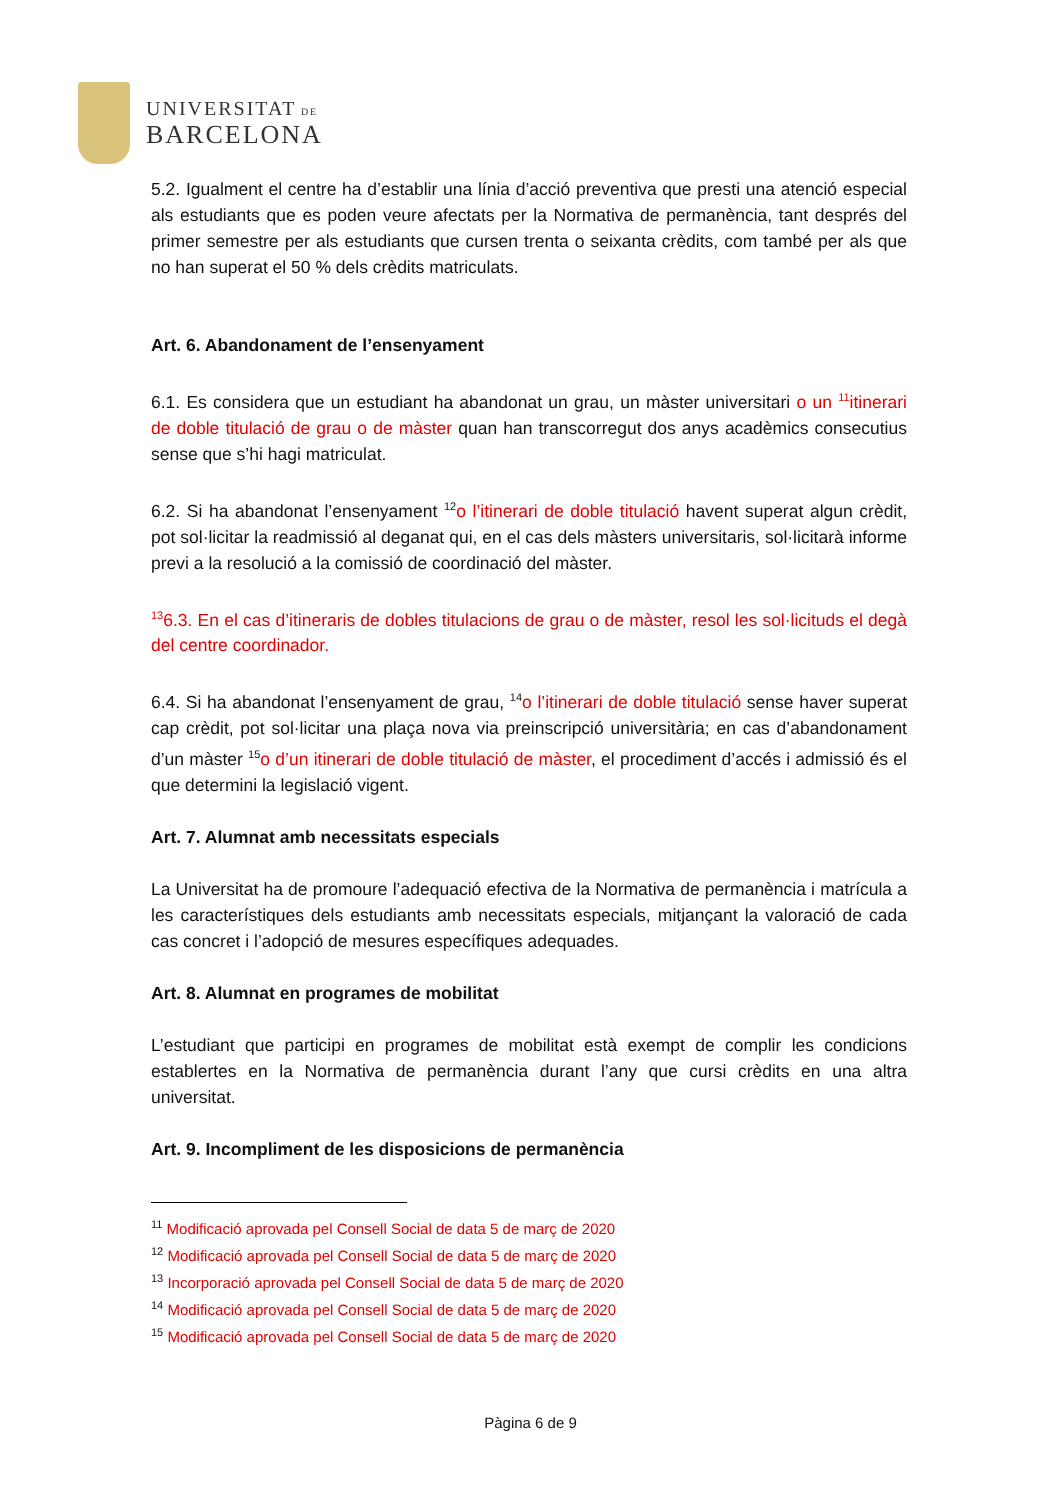UNIVERSITAT DE
BARCELONA
5.2. Igualment el centre ha d’establir una línia d’acció preventiva que presti una atenció especial als estudiants que es poden veure afectats per la Normativa de permanència, tant després del primer semestre per als estudiants que cursen trenta o seixanta crèdits, com també per als que no han superat el 50 % dels crèdits matriculats.
Art. 6. Abandonament de l’ensenyament
6.1. Es considera que un estudiant ha abandonat un grau, un màster universitari o un <sup>11</sup>itinerari de doble titulació de grau o de màster quan han transcorregut dos anys acadèmics consecutius sense que s’hi hagi matriculat.
6.2. Si ha abandonat l’ensenyament <sup>12</sup>o l’itinerari de doble titulació havent superat algun crèdit, pot sol·licitar la readmissió al deganat qui, en el cas dels màsters universitaris, sol·licitarà informe previ a la resolució a la comissió de coordinació del màster.
<sup>13</sup> 6.3. En el cas d’itineraris de dobles titulacions de grau o de màster, resol les sol·licituds el degà del centre coordinador.
6.4. Si ha abandonat l’ensenyament de grau, <sup>14</sup>o l’itinerari de doble titulació sense haver superat cap crèdit, pot sol·licitar una plaça nova via preinscripció universitària; en cas d’abandonament d’un màster <sup>15</sup>o d’un itinerari de doble titulació de màster, el procediment d’accés i admissió és el que determini la legislació vigent.
Art. 7. Alumnat amb necessitats especials
La Universitat ha de promoure l’adequació efectiva de la Normativa de permanència i matrícula a les característiques dels estudiants amb necessitats especials, mitjançant la valoració de cada cas concret i l’adopció de mesures específiques adequades.
Art. 8. Alumnat en programes de mobilitat
L’estudiant que participi en programes de mobilitat està exempt de complir les condicions establertes en la Normativa de permanència durant l’any que cursi crèdits en una altra universitat.
Art. 9. Incompliment de les disposicions de permanència
<sup>11</sup> Modificació aprovada pel Consell Social de data 5 de març de 2020
<sup>12</sup> Modificació aprovada pel Consell Social de data 5 de març de 2020
<sup>13</sup> Incorporació aprovada pel Consell Social de data 5 de març de 2020
<sup>14</sup> Modificació aprovada pel Consell Social de data 5 de març de 2020
<sup>15</sup> Modificació aprovada pel Consell Social de data 5 de març de 2020
Pàgina 6 de 9